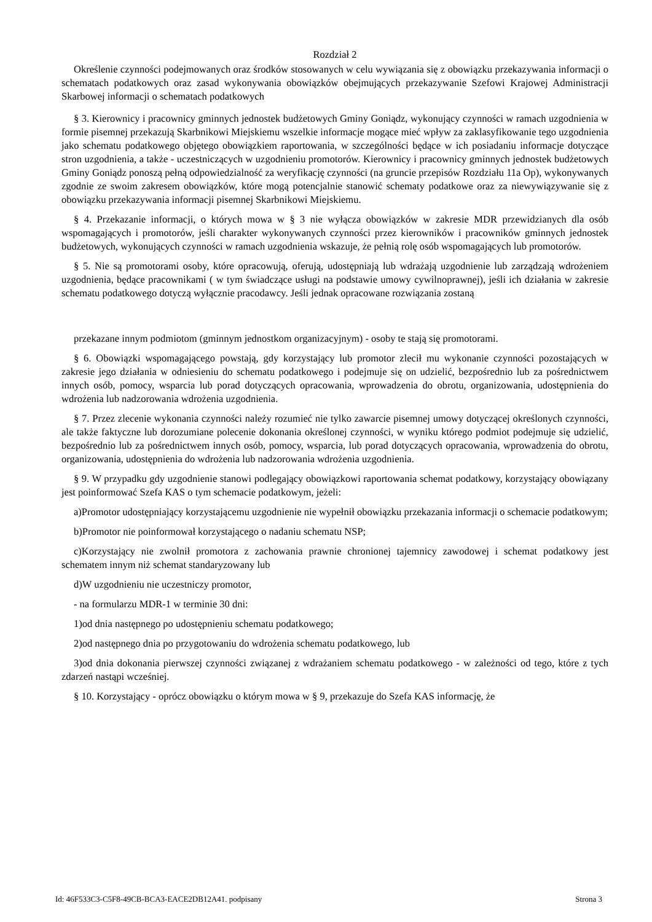Rozdział 2
Określenie czynności podejmowanych oraz środków stosowanych w celu wywiązania się z obowiązku przekazywania informacji o schematach podatkowych oraz zasad wykonywania obowiązków obejmujących przekazywanie Szefowi Krajowej Administracji Skarbowej informacji o schematach podatkowych
§ 3. Kierownicy i pracownicy gminnych jednostek budżetowych Gminy Goniądz, wykonujący czynności w ramach uzgodnienia w formie pisemnej przekazują Skarbnikowi Miejskiemu wszelkie informacje mogące mieć wpływ za zaklasyfikowanie tego uzgodnienia jako schematu podatkowego objętego obowiązkiem raportowania, w szczególności będące w ich posiadaniu informacje dotyczące stron uzgodnienia, a także - uczestniczących w uzgodnieniu promotorów. Kierownicy i pracownicy gminnych jednostek budżetowych Gminy Goniądz ponoszą pełną odpowiedzialność za weryfikację czynności (na gruncie przepisów Rozdziału 11a Op), wykonywanych zgodnie ze swoim zakresem obowiązków, które mogą potencjalnie stanowić schematy podatkowe oraz za niewywiązywanie się z obowiązku przekazywania informacji pisemnej Skarbnikowi Miejskiemu.
§ 4. Przekazanie informacji, o których mowa w § 3 nie wyłącza obowiązków w zakresie MDR przewidzianych dla osób wspomagających i promotorów, jeśli charakter wykonywanych czynności przez kierowników i pracowników gminnych jednostek budżetowych, wykonujących czynności w ramach uzgodnienia wskazuje, że pełnią rolę osób wspomagających lub promotorów.
§ 5. Nie są promotorami osoby, które opracowują, oferują, udostępniają lub wdrażają uzgodnienie lub zarządzają wdrożeniem uzgodnienia, będące pracownikami ( w tym świadczące usługi na podstawie umowy cywilnoprawnej), jeśli ich działania w zakresie schematu podatkowego dotyczą wyłącznie pracodawcy. Jeśli jednak opracowane rozwiązania zostaną
przekazane innym podmiotom (gminnym jednostkom organizacyjnym) - osoby te stają się promotorami.
§ 6. Obowiązki wspomagającego powstają, gdy korzystający lub promotor zlecił mu wykonanie czynności pozostających w zakresie jego działania w odniesieniu do schematu podatkowego i podejmuje się on udzielić, bezpośrednio lub za pośrednictwem innych osób, pomocy, wsparcia lub porad dotyczących opracowania, wprowadzenia do obrotu, organizowania, udostępnienia do wdrożenia lub nadzorowania wdrożenia uzgodnienia.
§ 7. Przez zlecenie wykonania czynności należy rozumieć nie tylko zawarcie pisemnej umowy dotyczącej określonych czynności, ale także faktyczne lub dorozumiane polecenie dokonania określonej czynności, w wyniku którego podmiot podejmuje się udzielić, bezpośrednio lub za pośrednictwem innych osób, pomocy, wsparcia, lub porad dotyczących opracowania, wprowadzenia do obrotu, organizowania, udostępnienia do wdrożenia lub nadzorowania wdrożenia uzgodnienia.
§ 9. W przypadku gdy uzgodnienie stanowi podlegający obowiązkowi raportowania schemat podatkowy, korzystający obowiązany jest poinformować Szefa KAS o tym schemacie podatkowym, jeżeli:
a)Promotor udostępniający korzystającemu uzgodnienie nie wypełnił obowiązku przekazania informacji o schemacie podatkowym;
b)Promotor nie poinformował korzystającego o nadaniu schematu NSP;
c)Korzystający nie zwolnił promotora z zachowania prawnie chronionej tajemnicy zawodowej i schemat podatkowy jest schematem innym niż schemat standaryzowany lub
d)W uzgodnieniu nie uczestniczy promotor,
- na formularzu MDR-1 w terminie 30 dni:
1)od dnia następnego po udostępnieniu schematu podatkowego;
2)od następnego dnia po przygotowaniu do wdrożenia schematu podatkowego, lub
3)od dnia dokonania pierwszej czynności związanej z wdrażaniem schematu podatkowego - w zależności od tego, które z tych zdarzeń nastąpi wcześniej.
§ 10. Korzystający - oprócz obowiązku o którym mowa w § 9, przekazuje do Szefa KAS informację, że
Id: 46F533C3-C5F8-49CB-BCA3-EACE2DB12A41. podpisany Strona 3